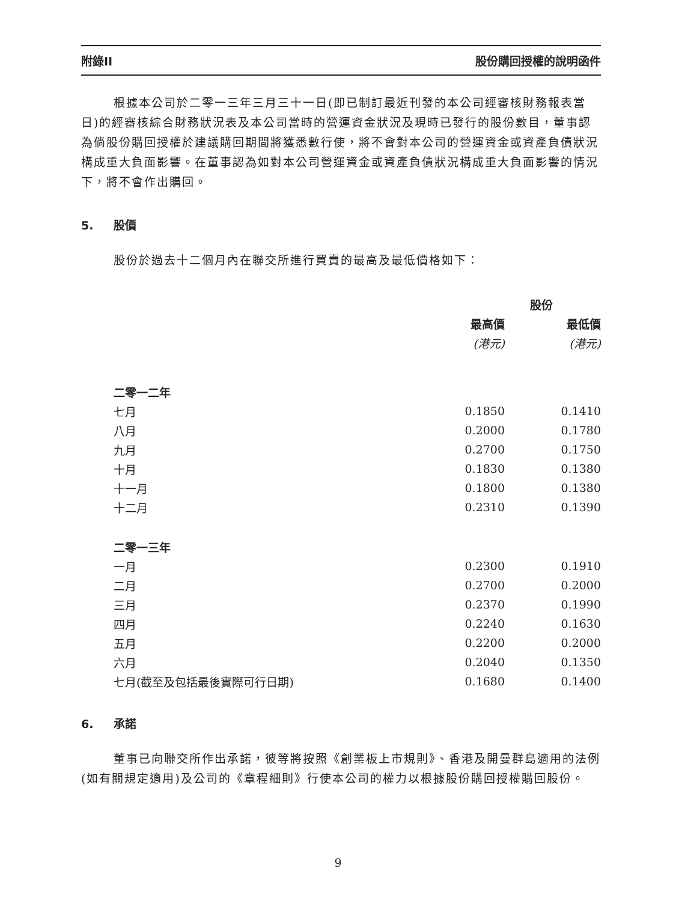附錄II 股份購回授權的說明函件
根據本公司於二零一三年三月三十一日(即已制訂最近刊發的本公司經審核財務報表當日)的經審核綜合財務狀況表及本公司當時的營運資金狀況及現時已發行的股份數目，董事認為倘股份購回授權於建議購回期間將獲悉數行使，將不會對本公司的營運資金或資產負債狀況構成重大負面影響。在董事認為如對本公司營運資金或資產負債狀況構成重大負面影響的情況下，將不會作出購回。
5. 股價
股份於過去十二個月內在聯交所進行買賣的最高及最低價格如下：
| | 股份 | |
| --- | --- | --- |
| | 最高價 | 最低價 |
| | (港元) | (港元) |
| 二零一二年 | | |
| 七月 | 0.1850 | 0.1410 |
| 八月 | 0.2000 | 0.1780 |
| 九月 | 0.2700 | 0.1750 |
| 十月 | 0.1830 | 0.1380 |
| 十一月 | 0.1800 | 0.1380 |
| 十二月 | 0.2310 | 0.1390 |
| 二零一三年 | | |
| 一月 | 0.2300 | 0.1910 |
| 二月 | 0.2700 | 0.2000 |
| 三月 | 0.2370 | 0.1990 |
| 四月 | 0.2240 | 0.1630 |
| 五月 | 0.2200 | 0.2000 |
| 六月 | 0.2040 | 0.1350 |
| 七月(截至及包括最後實際可行日期) | 0.1680 | 0.1400 |
6. 承諾
董事已向聯交所作出承諾，彼等將按照《創業板上市規則》、香港及開曼群島適用的法例(如有關規定適用)及公司的《章程細則》行使本公司的權力以根據股份購回授權購回股份。
9